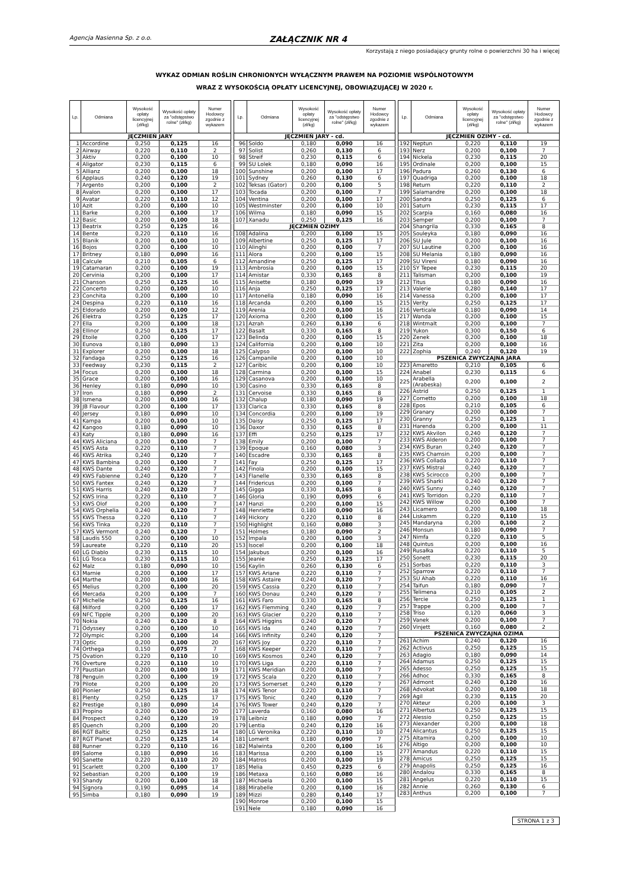Agencja Nasienna Sp. z o.o. ZAŁĄCZNIK NR 4
Korzystają z niego posiadający grunty rolne o powierzchni 30 ha i więcej
WYKAZ ODMIAN ROŚLIN CHRONIONYCH WYŁĄCZNYM PRAWEM NA POZIOMIE WSPÓLNOTOWYM
WRAZ Z WYSOKOŚCIĄ OPŁATY LICENCYJNEJ, OBOWIĄZUJĄCEJ W 2020 r.
| Lp. | Odmiana | Wysokość opłaty licencyjnej (zł/kg) | Wysokość opłaty za "odstępstwo rolne" (zł/kg) | Numer Hodowcy zgodnie z wykazem |
| --- | --- | --- | --- | --- |
| JĘCZMIEŃ JARY | | | | |
| 1 | Accordine | 0,250 | 0,125 | 16 |
| 2 | Airway | 0,220 | 0,110 | 2 |
| 3 | Aktiv | 0,200 | 0,100 | 10 |
| 4 | Aligator | 0,230 | 0,115 | 6 |
| 5 | Allianz | 0,200 | 0,100 | 18 |
| 6 | Applaus | 0,240 | 0,120 | 19 |
| 7 | Argento | 0,200 | 0,100 | 2 |
| 8 | Avalon | 0,200 | 0,100 | 17 |
| 9 | Avatar | 0,220 | 0,110 | 12 |
| 10 | Azit | 0,200 | 0,100 | 10 |
| 11 | Barke | 0,200 | 0,100 | 17 |
| 12 | Basic | 0,200 | 0,100 | 18 |
| 13 | Beatrix | 0,250 | 0,125 | 16 |
| 14 | Bente | 0,220 | 0,110 | 16 |
| 15 | Blanik | 0,200 | 0,100 | 10 |
| 16 | Bojos | 0,200 | 0,100 | 10 |
| 17 | Britney | 0,180 | 0,090 | 16 |
| 18 | Calcule | 0,210 | 0,105 | 6 |
| 19 | Catamaran | 0,200 | 0,100 | 19 |
| 20 | Cervinia | 0,200 | 0,100 | 17 |
| 21 | Chanson | 0,250 | 0,125 | 16 |
| 22 | Concerto | 0,200 | 0,100 | 10 |
| 23 | Conchita | 0,200 | 0,100 | 10 |
| 24 | Despina | 0,220 | 0,110 | 16 |
| 25 | Eldorado | 0,200 | 0,100 | 12 |
| 26 | Elektra | 0,250 | 0,125 | 17 |
| 27 | Ella | 0,200 | 0,100 | 18 |
| 28 | Ellinor | 0,250 | 0,125 | 17 |
| 29 | Etoile | 0,200 | 0,100 | 17 |
| 30 | Eunova | 0,180 | 0,090 | 13 |
| 31 | Explorer | 0,200 | 0,100 | 18 |
| 32 | Fandaga | 0,250 | 0,125 | 16 |
| 33 | Feedway | 0,230 | 0,115 | 2 |
| 34 | Focus | 0,200 | 0,100 | 18 |
| 35 | Grace | 0,200 | 0,100 | 16 |
| 36 | Henley | 0,180 | 0,090 | 10 |
| 37 | Iron | 0,180 | 0,090 | 2 |
| 38 | Ismena | 0,200 | 0,100 | 16 |
| 39 | JB Flavour | 0,200 | 0,100 | 17 |
| 40 | Jersey | 0,180 | 0,090 | 10 |
| 41 | Kampa | 0,200 | 0,100 | 10 |
| 42 | Kangoo | 0,180 | 0,090 | 10 |
| 43 | Katy | 0,180 | 0,090 | 16 |
| 44 | KWS Aliciana | 0,200 | 0,100 | 7 |
| 45 | KWS Asta | 0,220 | 0,110 | 7 |
| 46 | KWS Atrika | 0,240 | 0,120 | 7 |
| 47 | KWS Bambina | 0,200 | 0,100 | 7 |
| 48 | KWS Dante | 0,240 | 0,120 | 7 |
| 49 | KWS Fabienne | 0,240 | 0,120 | 7 |
| 50 | KWS Fantex | 0,240 | 0,120 | 7 |
| 51 | KWS Harris | 0,240 | 0,120 | 7 |
| 52 | KWS Irina | 0,220 | 0,110 | 7 |
| 53 | KWS Olof | 0,200 | 0,100 | 7 |
| 54 | KWS Orphelia | 0,240 | 0,120 | 7 |
| 55 | KWS Thessa | 0,220 | 0,110 | 7 |
| 56 | KWS Tinka | 0,220 | 0,110 | 7 |
| 57 | KWS Vermont | 0,240 | 0,120 | 7 |
| 58 | Laudis 550 | 0,200 | 0,100 | 10 |
| 59 | Laureate | 0,220 | 0,110 | 20 |
| 60 | LG Diablo | 0,230 | 0,115 | 10 |
| 61 | LG Tosca | 0,230 | 0,115 | 10 |
| 62 | Malz | 0,180 | 0,090 | 10 |
| 63 | Marnie | 0,200 | 0,100 | 17 |
| 64 | Marthe | 0,200 | 0,100 | 16 |
| 65 | Melius | 0,200 | 0,100 | 20 |
| 66 | Mercada | 0,200 | 0,100 | 7 |
| 67 | Michelle | 0,250 | 0,125 | 16 |
| 68 | Milford | 0,200 | 0,100 | 17 |
| 69 | NFC Tipple | 0,200 | 0,100 | 20 |
| 70 | Nokia | 0,240 | 0,120 | 8 |
| 71 | Odyssey | 0,200 | 0,100 | 10 |
| 72 | Olympic | 0,200 | 0,100 | 14 |
| 73 | Optic | 0,200 | 0,100 | 20 |
| 74 | Orthega | 0,150 | 0,075 | 7 |
| 75 | Ovation | 0,220 | 0,110 | 10 |
| 76 | Overture | 0,220 | 0,110 | 10 |
| 77 | Paustian | 0,200 | 0,100 | 19 |
| 78 | Penguin | 0,200 | 0,100 | 19 |
| 79 | Pilote | 0,200 | 0,100 | 20 |
| 80 | Pionier | 0,250 | 0,125 | 18 |
| 81 | Plenty | 0,250 | 0,125 | 17 |
| 82 | Prestige | 0,180 | 0,090 | 14 |
| 83 | Propino | 0,200 | 0,100 | 20 |
| 84 | Prospect | 0,240 | 0,120 | 19 |
| 85 | Quench | 0,200 | 0,100 | 20 |
| 86 | RGT Baltic | 0,250 | 0,125 | 14 |
| 87 | RGT Planet | 0,250 | 0,125 | 14 |
| 88 | Runner | 0,220 | 0,110 | 16 |
| 89 | Salome | 0,180 | 0,090 | 16 |
| 90 | Sanette | 0,220 | 0,110 | 20 |
| 91 | Scarlett | 0,200 | 0,100 | 17 |
| 92 | Sebastian | 0,200 | 0,100 | 19 |
| 93 | Shandy | 0,200 | 0,100 | 18 |
| 94 | Signora | 0,190 | 0,095 | 14 |
| 95 | Simba | 0,180 | 0,090 | 19 |
| Lp. | Odmiana | Wysokość opłaty licencyjnej (zł/kg) | Wysokość opłaty za "odstępstwo rolne" (zł/kg) | Numer Hodowcy zgodnie z wykazem |
| --- | --- | --- | --- | --- |
| JĘCZMIEŃ JARY - cd. | | | | |
| 96 | Soldo | 0,180 | 0,090 | 16 |
| 97 | Solist | 0,260 | 0,130 | 6 |
| 98 | Streif | 0,230 | 0,115 | 6 |
| 99 | SU Lolek | 0,180 | 0,090 | 16 |
| 100 | Sunshine | 0,200 | 0,100 | 17 |
| 101 | Sydney | 0,260 | 0,130 | 6 |
| 102 | Teksas (Gator) | 0,200 | 0,100 | 5 |
| 103 | Tocada | 0,200 | 0,100 | 7 |
| 104 | Ventina | 0,200 | 0,100 | 17 |
| 105 | Westminster | 0,200 | 0,100 | 10 |
| 106 | Wilma | 0,180 | 0,090 | 15 |
| 107 | Xanadu | 0,250 | 0,125 | 16 |
| JĘCZMIEŃ OZIMY | | | | |
| 108 | Adalina | 0,200 | 0,100 | 15 |
| 109 | Albertine | 0,250 | 0,125 | 17 |
| 110 | Alinghi | 0,200 | 0,100 | 7 |
| 111 | Alora | 0,200 | 0,100 | 15 |
| 112 | Amandine | 0,250 | 0,125 | 17 |
| 113 | Ambrosia | 0,200 | 0,100 | 15 |
| 114 | Amistar | 0,330 | 0,165 | 8 |
| 115 | Anisette | 0,180 | 0,090 | 19 |
| 116 | Anja | 0,250 | 0,125 | 17 |
| 117 | Antonella | 0,180 | 0,090 | 16 |
| 118 | Arcanda | 0,200 | 0,100 | 15 |
| 119 | Arenia | 0,200 | 0,100 | 16 |
| 120 | Axioma | 0,200 | 0,100 | 15 |
| 121 | Azrah | 0,260 | 0,130 | 6 |
| 122 | Basalt | 0,330 | 0,165 | 8 |
| 123 | Belinda | 0,200 | 0,100 | 15 |
| 124 | California | 0,200 | 0,100 | 10 |
| 125 | Calypso | 0,200 | 0,100 | 10 |
| 126 | Campanile | 0,200 | 0,100 | 10 |
| 127 | Caribic | 0,200 | 0,100 | 10 |
| 128 | Carmina | 0,200 | 0,100 | 15 |
| 129 | Casanova | 0,200 | 0,100 | 10 |
| 130 | Casino | 0,330 | 0,165 | 8 |
| 131 | Cervoise | 0,330 | 0,165 | 8 |
| 132 | Chalup | 0,180 | 0,090 | 19 |
| 133 | Clarica | 0,330 | 0,165 | 8 |
| 134 | Concordia | 0,200 | 0,100 | 19 |
| 135 | Daisy | 0,250 | 0,125 | 17 |
| 136 | Daxor | 0,330 | 0,165 | 8 |
| 137 | Effi | 0,250 | 0,125 | 17 |
| 138 | Emily | 0,200 | 0,100 | 7 |
| 139 | Epoque | 0,160 | 0,080 | 3 |
| 140 | Escadre | 0,330 | 0,165 | 8 |
| 141 | Fay | 0,250 | 0,125 | 17 |
| 142 | Finola | 0,200 | 0,100 | 15 |
| 143 | Flanelle | 0,330 | 0,165 | 8 |
| 144 | Fridericus | 0,200 | 0,100 | 7 |
| 145 | Gigga | 0,330 | 0,165 | 8 |
| 146 | Gloria | 0,190 | 0,095 | 6 |
| 147 | Hanzi | 0,200 | 0,100 | 15 |
| 148 | Henriette | 0,180 | 0,090 | 16 |
| 149 | Hickory | 0,220 | 0,110 | 8 |
| 150 | Highlight | 0,160 | 0,080 | 3 |
| 151 | Holmes | 0,180 | 0,090 | 2 |
| 152 | Impala | 0,200 | 0,100 | 3 |
| 153 | Isocel | 0,200 | 0,100 | 18 |
| 154 | Jakubus | 0,200 | 0,100 | 16 |
| 155 | Jeanie | 0,250 | 0,125 | 17 |
| 156 | Kaylin | 0,260 | 0,130 | 6 |
| 157 | KWS Ariane | 0,220 | 0,110 | 7 |
| 158 | KWS Astaire | 0,240 | 0,120 | 7 |
| 159 | KWS Cassia | 0,220 | 0,110 | 7 |
| 160 | KWS Donau | 0,240 | 0,120 | 7 |
| 161 | KWS Faro | 0,330 | 0,165 | 8 |
| 162 | KWS Flemming | 0,240 | 0,120 | 7 |
| 163 | KWS Glacier | 0,220 | 0,110 | 7 |
| 164 | KWS Higgins | 0,240 | 0,120 | 7 |
| 165 | KWS Ida | 0,240 | 0,120 | 7 |
| 166 | KWS Infinity | 0,240 | 0,120 | 7 |
| 167 | KWS Joy | 0,220 | 0,110 | 7 |
| 168 | KWS Keeper | 0,220 | 0,110 | 7 |
| 169 | KWS Kosmos | 0,240 | 0,120 | 7 |
| 170 | KWS Liga | 0,220 | 0,110 | 7 |
| 171 | KWS Meridian | 0,200 | 0,100 | 7 |
| 172 | KWS Scala | 0,220 | 0,110 | 7 |
| 173 | KWS Somerset | 0,240 | 0,120 | 7 |
| 174 | KWS Tenor | 0,220 | 0,110 | 7 |
| 175 | KWS Tonic | 0,240 | 0,120 | 7 |
| 176 | KWS Tower | 0,240 | 0,120 | 7 |
| 177 | Laverda | 0,160 | 0,080 | 16 |
| 178 | Leibniz | 0,180 | 0,090 | 7 |
| 179 | Lentia | 0,240 | 0,120 | 16 |
| 180 | LG Veronika | 0,220 | 0,110 | 10 |
| 181 | Lomerit | 0,180 | 0,090 | 7 |
| 182 | Malwinta | 0,200 | 0,100 | 16 |
| 183 | Marissa | 0,200 | 0,100 | 15 |
| 184 | Matros | 0,200 | 0,100 | 19 |
| 185 | Melia | 0,450 | 0,225 | 6 |
| 186 | Metaxa | 0,160 | 0,080 | 16 |
| 187 | Michaela | 0,200 | 0,100 | 15 |
| 188 | Mirabelle | 0,200 | 0,100 | 16 |
| 189 | Mizzi | 0,280 | 0,140 | 17 |
| 190 | Monroe | 0,200 | 0,100 | 15 |
| 191 | Nele | 0,180 | 0,090 | 16 |
| Lp. | Odmiana | Wysokość opłaty licencyjnej (zł/kg) | Wysokość opłaty za "odstępstwo rolne" (zł/kg) | Numer Hodowcy zgodnie z wykazem |
| --- | --- | --- | --- | --- |
| JĘCZMIEŃ OZIMY - cd. | | | | |
| 192 | Neptun | 0,220 | 0,110 | 19 |
| 193 | Nerz | 0,200 | 0,100 | 7 |
| 194 | Nickela | 0,230 | 0,115 | 20 |
| 195 | Ordinale | 0,200 | 0,100 | 15 |
| 196 | Padura | 0,260 | 0,130 | 6 |
| 197 | Quadriga | 0,200 | 0,100 | 18 |
| 198 | Return | 0,220 | 0,110 | 2 |
| 199 | Salamandre | 0,200 | 0,100 | 18 |
| 200 | Sandra | 0,250 | 0,125 | 6 |
| 201 | Saturn | 0,230 | 0,115 | 17 |
| 202 | Scarpia | 0,160 | 0,080 | 16 |
| 203 | Semper | 0,200 | 0,100 | 7 |
| 204 | Shangrila | 0,330 | 0,165 | 8 |
| 205 | Souleyka | 0,180 | 0,090 | 16 |
| 206 | SU Jule | 0,200 | 0,100 | 16 |
| 207 | SU Lautine | 0,200 | 0,100 | 16 |
| 208 | SU Melania | 0,180 | 0,090 | 16 |
| 209 | SU Vireni | 0,180 | 0,090 | 16 |
| 210 | SY Tepee | 0,230 | 0,115 | 20 |
| 211 | Talisman | 0,200 | 0,100 | 19 |
| 212 | Titus | 0,180 | 0,090 | 16 |
| 213 | Valerie | 0,280 | 0,140 | 17 |
| 214 | Vanessa | 0,200 | 0,100 | 17 |
| 215 | Verity | 0,250 | 0,125 | 17 |
| 216 | Verticale | 0,180 | 0,090 | 14 |
| 217 | Wanda | 0,200 | 0,100 | 15 |
| 218 | Wintmalt | 0,200 | 0,100 | 7 |
| 219 | Yukon | 0,300 | 0,150 | 6 |
| 220 | Zenek | 0,200 | 0,100 | 18 |
| 221 | Zita | 0,200 | 0,100 | 16 |
| 222 | Zophia | 0,240 | 0,120 | 19 |
| PSZENICA ZWYCZAJNA JARA | | | | |
| 223 | Amaretto | 0,210 | 0,105 | 6 |
| 224 | Anabel | 0,230 | 0,115 | 6 |
| 225 | Arabella (Arabeska) | 0,200 | 0,100 | 2 |
| 226 | Astrid | 0,250 | 0,125 | 1 |
| 227 | Cornetto | 0,200 | 0,100 | 18 |
| 228 | Epos | 0,210 | 0,105 | 6 |
| 229 | Granary | 0,200 | 0,100 | 7 |
| 230 | Granny | 0,250 | 0,125 | 1 |
| 231 | Harenda | 0,200 | 0,100 | 11 |
| 232 | KWS Akvilon | 0,240 | 0,120 | 7 |
| 233 | KWS Alderon | 0,200 | 0,100 | 7 |
| 234 | KWS Buran | 0,240 | 0,120 | 7 |
| 235 | KWS Chamsin | 0,200 | 0,100 | 7 |
| 236 | KWS Collada | 0,220 | 0,110 | 7 |
| 237 | KWS Mistral | 0,240 | 0,120 | 7 |
| 238 | KWS Scirocco | 0,200 | 0,100 | 7 |
| 239 | KWS Sharki | 0,240 | 0,120 | 7 |
| 240 | KWS Sunny | 0,240 | 0,120 | 7 |
| 241 | KWS Torridon | 0,220 | 0,110 | 7 |
| 242 | KWS Willow | 0,200 | 0,100 | 7 |
| 243 | Licamero | 0,200 | 0,100 | 18 |
| 244 | Liskamm | 0,220 | 0,110 | 15 |
| 245 | Mandaryna | 0,200 | 0,100 | 2 |
| 246 | Monsun | 0,180 | 0,090 | 7 |
| 247 | Nimfa | 0,220 | 0,110 | 5 |
| 248 | Quintus | 0,200 | 0,100 | 16 |
| 249 | Rusałka | 0,220 | 0,110 | 5 |
| 250 | Sonett | 0,230 | 0,115 | 20 |
| 251 | Sorbas | 0,220 | 0,110 | 3 |
| 252 | Sparrow | 0,220 | 0,110 | 7 |
| 253 | SU Ahab | 0,220 | 0,110 | 16 |
| 254 | Taifun | 0,180 | 0,090 | 7 |
| 255 | Telimena | 0,210 | 0,105 | 2 |
| 256 | Tercie | 0,250 | 0,125 | 1 |
| 257 | Trappe | 0,200 | 0,100 | 7 |
| 258 | Triso | 0,120 | 0,060 | 3 |
| 259 | Vanek | 0,200 | 0,100 | 7 |
| 260 | Vinjett | 0,160 | 0,080 | 2 |
| PSZENICA ZWYCZAJNA OZIMA | | | | |
| 261 | Achim | 0,240 | 0,120 | 16 |
| 262 | Activus | 0,250 | 0,125 | 15 |
| 263 | Adagio | 0,180 | 0,090 | 14 |
| 264 | Adamus | 0,250 | 0,125 | 15 |
| 265 | Adesso | 0,250 | 0,125 | 15 |
| 266 | Adhoc | 0,330 | 0,165 | 8 |
| 267 | Admont | 0,240 | 0,120 | 16 |
| 268 | Advokat | 0,200 | 0,100 | 18 |
| 269 | Agil | 0,230 | 0,115 | 20 |
| 270 | Akteur | 0,200 | 0,100 | 3 |
| 271 | Albertus | 0,250 | 0,125 | 15 |
| 272 | Alessio | 0,250 | 0,125 | 15 |
| 273 | Alexander | 0,200 | 0,100 | 18 |
| 274 | Alicantus | 0,250 | 0,125 | 15 |
| 275 | Altamira | 0,200 | 0,100 | 10 |
| 276 | Altigo | 0,200 | 0,100 | 10 |
| 277 | Amandus | 0,220 | 0,110 | 15 |
| 278 | Amicus | 0,250 | 0,125 | 15 |
| 279 | Anapolis | 0,250 | 0,125 | 16 |
| 280 | Andalou | 0,330 | 0,165 | 8 |
| 281 | Angelus | 0,220 | 0,110 | 15 |
| 282 | Annie | 0,260 | 0,130 | 6 |
| 283 | Anthus | 0,200 | 0,100 | 7 |
STRONA 1 z 3